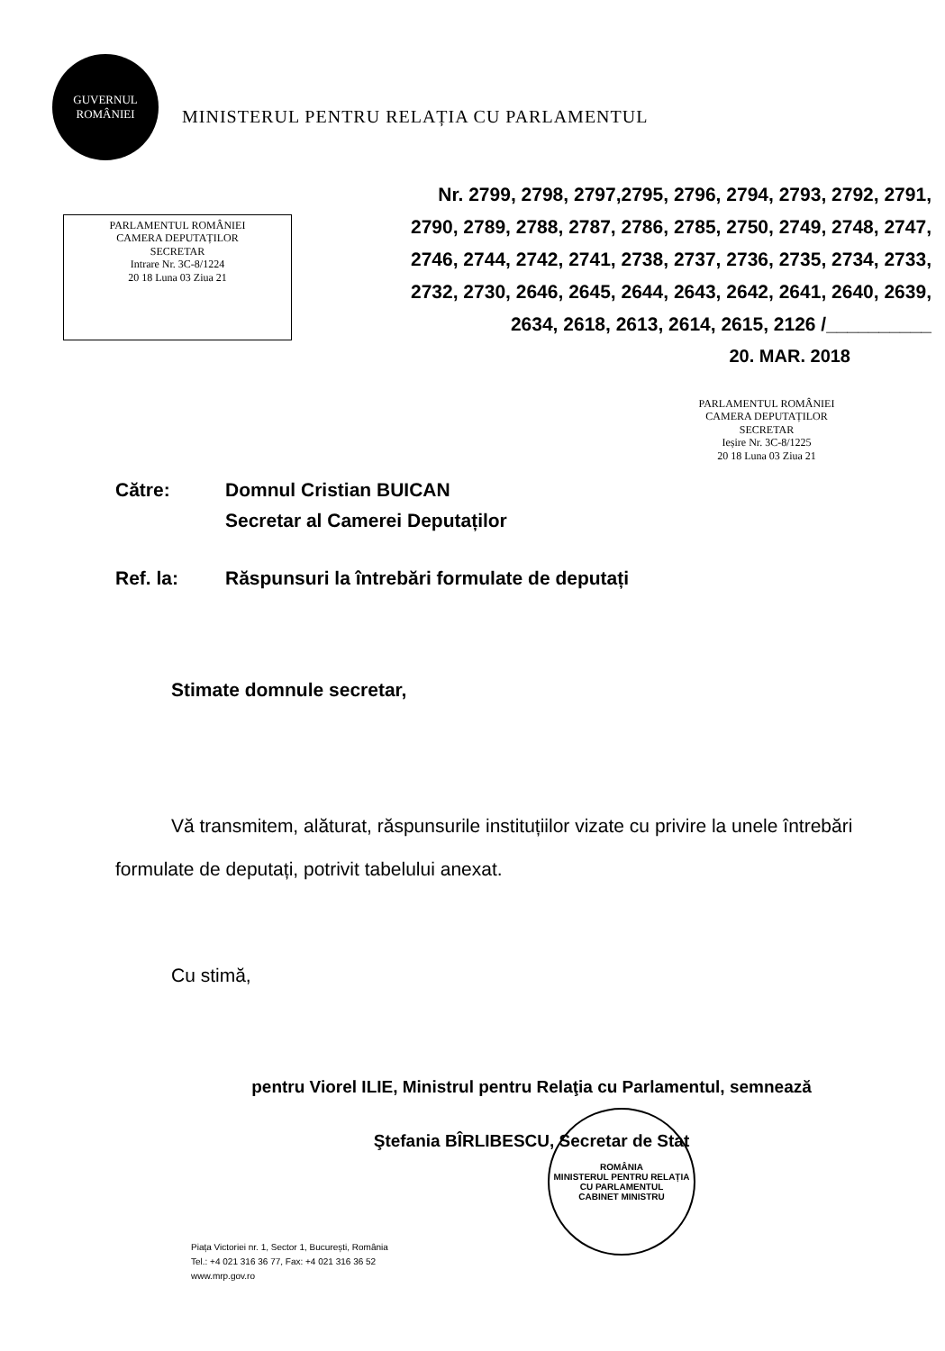GUVERNUL
ROMÂNIEI
MINISTERUL PENTRU RELAȚIA CU PARLAMENTUL
PARLAMENTUL ROMÂNIEI
CAMERA DEPUTAȚILOR
SECRETAR
Intrare Nr. 3C-8/1224
20 18 Luna 03 Ziua 21
Nr. 2799, 2798, 2797,2795, 2796, 2794, 2793, 2792, 2791, 2790, 2789, 2788, 2787, 2786, 2785, 2750, 2749, 2748, 2747, 2746, 2744, 2742, 2741, 2738, 2737, 2736, 2735, 2734, 2733, 2732, 2730, 2646, 2645, 2644, 2643, 2642, 2641, 2640, 2639, 2634, 2618, 2613, 2614, 2615, 2126 /__________
20. MAR. 2018
PARLAMENTUL ROMÂNIEI
CAMERA DEPUTAȚILOR
SECRETAR
Ieșire Nr. 3C-8/1225
20 18 Luna 03 Ziua 21
Către: Domnul Cristian BUICAN
Secretar al Camerei Deputaților
Ref. la: Răspunsuri la întrebări formulate de deputați
Stimate domnule secretar,
Vă transmitem, alăturat, răspunsurile instituțiilor vizate cu privire la unele întrebări formulate de deputați, potrivit tabelului anexat.
Cu stimă,
pentru Viorel ILIE, Ministrul pentru Relaţia cu Parlamentul, semnează
Ştefania BÎRLIBESCU, Secretar de Stat
ROMÂNIA
MINISTERUL PENTRU RELAȚIA CU PARLAMENTUL
CABINET MINISTRU
Piața Victoriei nr. 1, Sector 1, București, România
Tel.: +4 021 316 36 77, Fax: +4 021 316 36 52
www.mrp.gov.ro